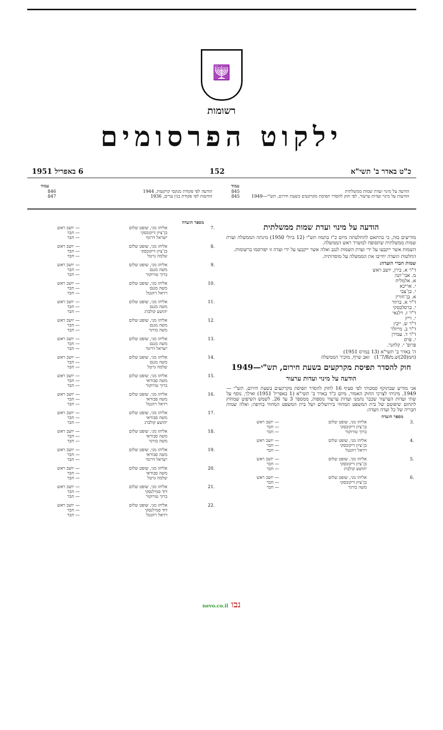🕎
רשומות
ילקוט הפרסומים
כ"ט באדר ב' תשי"א 152 6 באפריל 1951
| | עמוד |
| --- | --- |
| הודעה על מינוי ועדת שמות ממשלתית | 845 |
| הודעות על מינוי ועדות ערעור, לפי חוק להסדר תפיסת מקרקעים בשעת חירום, תש"י—1949 | 845 |
| | עמוד |
| --- | --- |
| הודעה לפי פקודת מנקסי קרקעות, 1944 | 846 |
| הודעות לפי פקודת בנין ערים, 1936 | 847 |
הודעה על מינוי ועדת שמות ממשלתית
מודיעים בזה, כי בהתאם להחלטתה מיום כ"ז בתמוז תש"י (12 ביולי 1950) מינתה הממשלה ועדת שמות ממשלתית שתסופח למשרד ראש הממשלה.
השמות אשר ייקבעו על ידי ועדת השמות לנגב ואלה אשר ייקבעו על ידי ועדה זו יפורסמו ברשומות.
החלטות הועדה יחייבו את הממשלה על מוסדותיה.
שמות חברי הועדה:
ד"ר א. בירן, יושב ראש
מ. אבי־יונה
א. אלמליח
י. אריכא
י. בן־צבי
א. בן־חורין
ד"ר א. ברזור
י. ברסלבסקי
ד"ר ז. וילנאי
י. וייץ
ד"ר ש. ייבין
ד"ר ב. מייזלר
ד"ר ד. עמירן
י. פרס
פרופ' י. קלוזנר.
ה' באדר ב' תשי"א (13 במרס 1951)
(חמ(20)ש.מ/7/8־1) זאב שרף, מזכיר הממשלה
חוק להסדר תפיסת מקרקעים בשעת חירום, תש"י—1949
הודעה על מינוי ועדות ערעור
אני מודיע שבתוקף סמכותי לפי סעיף 16 לחוק להסדר תפיסת מקרקעים בשעת חירום, תש"י — 1949, מיניתי לצרכי החוק האמור, מיום כ"ד באדר ב' תשי"א (1 באפריל 1951) ואילך, נוסף על שתי ועדות הערעור שכבר נתמנו ועדות ערעור נוספות, ממספר 3 עד 26, לשמש השיפוט שמחוץ לתחום שיפוטם של בית המשפט המחוזי בירושלים ושל בית המשפט המחוזי בחיפה; ואלה שמות חבריה של כל ועדה וועדה:
| מספר הועדה | | |
| --- | --- | --- |
| .3 | אליהו מני, שופט שלום בן־ציון דיקובסקי ברוך טורוקור | — יושב ראש — חבר — חבר |
| .4 | אליהו מני, שופט שלום בן־ציון דיקובסקי רזיאל רוזנטל | — יושב ראש — חבר — חבר |
| .5 | אליהו מני, שופט שלום בן־ציון דיקובסקי יהושע קולברג | — יושב ראש — חבר — חבר |
| .6 | אליהו מני, שופט שלום בן־ציון דיקובסקי משה בורגר | — יושב ראש — חבר — חבר |
| מספר הועדה | | |
| --- | --- | --- |
| .7 | אליהו מני, שופט שלום בן־ציון דיקובסקי ישראל דרומי | — יושב ראש — חבר — חבר |
| .8 | אליהו מני, שופט שלום בן־ציון דיקובסקי שלמה גרטל | — יושב ראש — חבר — חבר |
| .9 | אליהו מני, שופט שלום משה מגנס ברוך טורוקור | — יושב ראש — חבר — חבר |
| .10 | אליהו מני, שופט שלום משה מגנס רזיאל רוזנטל | — יושב ראש — חבר — חבר |
| .11 | אליהו מני, שופט שלום משה מגנס יהושע קולברג | — יושב ראש — חבר — חבר |
| .12 | אליהו מני, שופט שלום משה מגנס משה בורגר | — יושב ראש — חבר — חבר |
| .13 | אליהו מני, שופט שלום משה מגנס ישראל דרומי | — יושב ראש — חבר — חבר |
| .14 | אליהו מני, שופט שלום משה מגנס שלמה גרטל | — יושב ראש — חבר — חבר |
| .15 | אליהו מני, שופט שלום משה סבוראי ברוך טורוקור | — יושב ראש — חבר — חבר |
| .16 | אליהו מני, שופט שלום משה סבוראי רזיאל רוזנטל | — יושב ראש — חבר — חבר |
| .17 | אליהו מני, שופט שלום משה סבוראי יהושע קולברג | — יושב ראש — חבר — חבר |
| .18 | אליהו מני, שופט שלום משה סבוראי משה בורגר | — יושב ראש — חבר — חבר |
| .19 | אליהו מני, שופט שלום משה סבוראי ישראל דרומי | — יושב ראש — חבר — חבר |
| .20 | אליהו מני, שופט שלום משה סבוראי שלמה גרטל | — יושב ראש — חבר — חבר |
| .21 | אליהו מני, שופט שלום דוד סמילנסקי ברוך טורוקור | — יושב ראש — חבר — חבר |
| .22 | אליהו מני, שופט שלום דוד סמילנסקי רזיאל רוזנטל | — יושב ראש — חבר — חבר |
נבו nevo.co.il